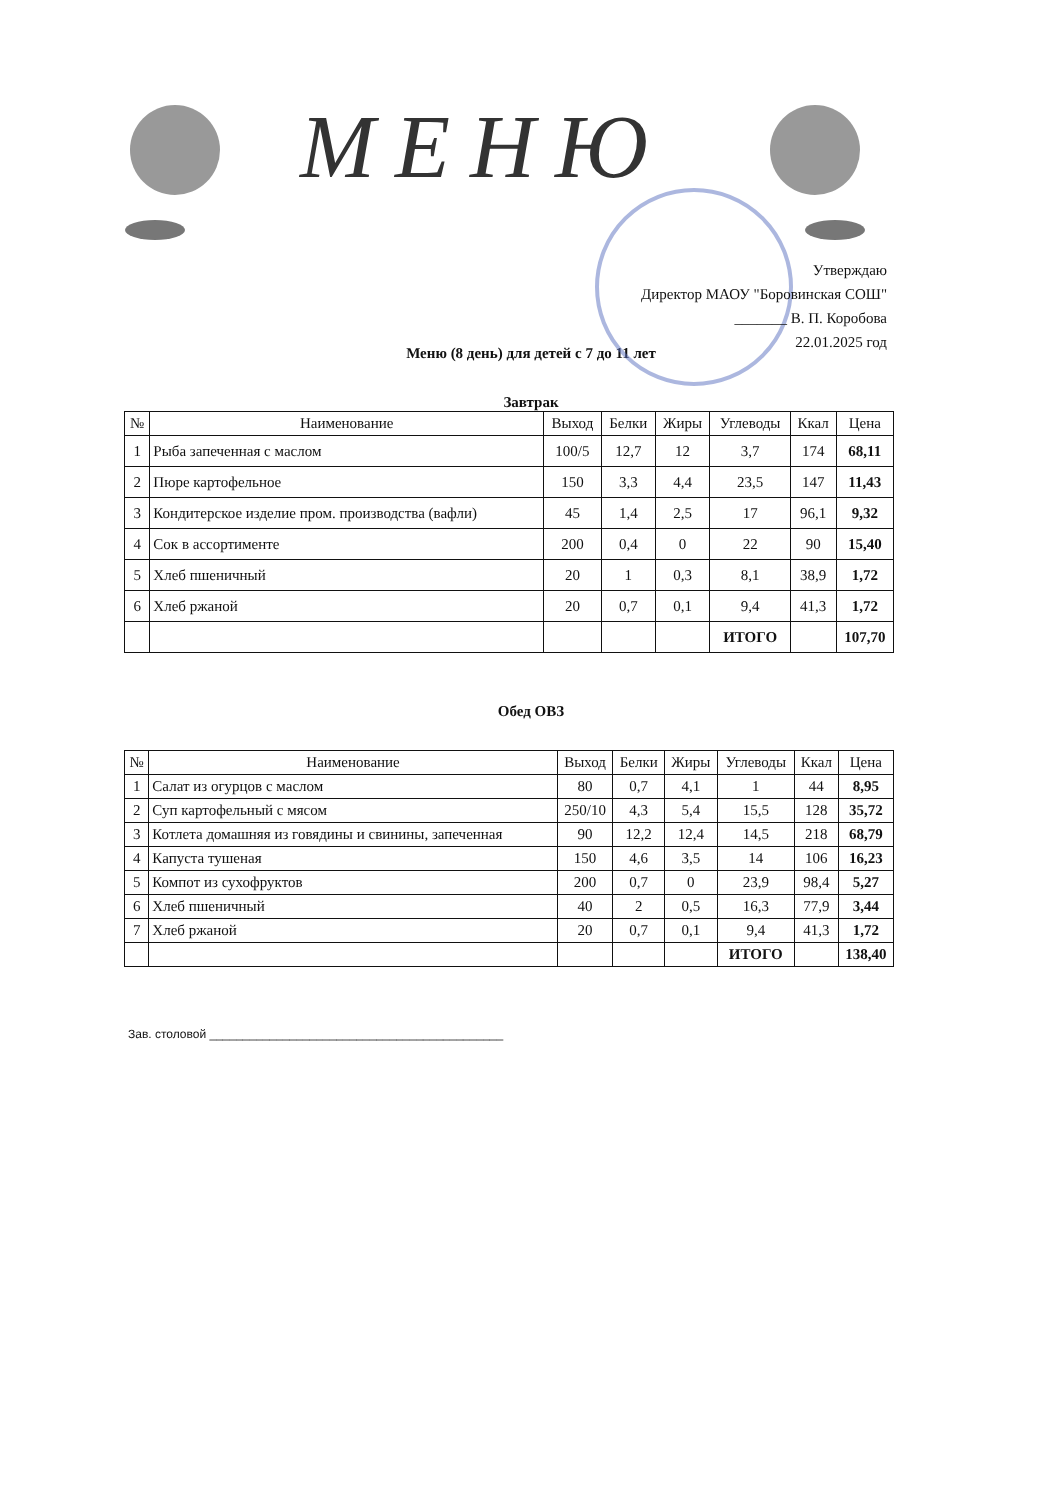МЕНЮ
Утверждаю
Директор МАОУ "Боровинская СОШ"
_______ В. П. Коробова
22.01.2025 год
Меню (8 день) для детей с 7 до 11 лет
Завтрак
| № | Наименование | Выход | Белки | Жиры | Углеводы | Ккал | Цена |
| --- | --- | --- | --- | --- | --- | --- | --- |
| 1 | Рыба запеченная с маслом | 100/5 | 12,7 | 12 | 3,7 | 174 | 68,11 |
| 2 | Пюре картофельное | 150 | 3,3 | 4,4 | 23,5 | 147 | 11,43 |
| 3 | Кондитерское изделие пром. производства (вафли) | 45 | 1,4 | 2,5 | 17 | 96,1 | 9,32 |
| 4 | Сок в ассортименте | 200 | 0,4 | 0 | 22 | 90 | 15,40 |
| 5 | Хлеб пшеничный | 20 | 1 | 0,3 | 8,1 | 38,9 | 1,72 |
| 6 | Хлеб ржаной | 20 | 0,7 | 0,1 | 9,4 | 41,3 | 1,72 |
| | | | | | ИТОГО | | 107,70 |
Обед ОВЗ
| № | Наименование | Выход | Белки | Жиры | Углеводы | Ккал | Цена |
| --- | --- | --- | --- | --- | --- | --- | --- |
| 1 | Салат из огурцов с маслом | 80 | 0,7 | 4,1 | 1 | 44 | 8,95 |
| 2 | Суп картофельный с мясом | 250/10 | 4,3 | 5,4 | 15,5 | 128 | 35,72 |
| 3 | Котлета домашняя из говядины и свинины, запеченная | 90 | 12,2 | 12,4 | 14,5 | 218 | 68,79 |
| 4 | Капуста тушеная | 150 | 4,6 | 3,5 | 14 | 106 | 16,23 |
| 5 | Компот из сухофруктов | 200 | 0,7 | 0 | 23,9 | 98,4 | 5,27 |
| 6 | Хлеб пшеничный | 40 | 2 | 0,5 | 16,3 | 77,9 | 3,44 |
| 7 | Хлеб ржаной | 20 | 0,7 | 0,1 | 9,4 | 41,3 | 1,72 |
| | | | | | ИТОГО | | 138,40 |
Зав. столовой ____________________________________________